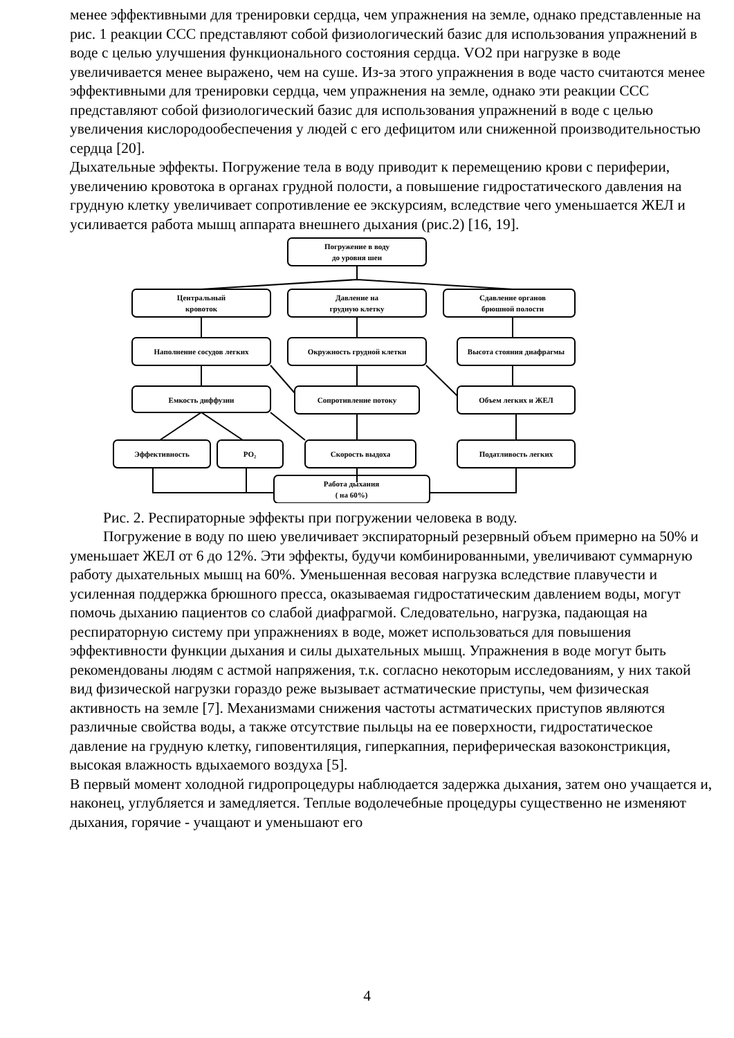менее эффективными для тренировки сердца, чем упражнения на земле, однако представленные на рис. 1 реакции ССС представляют собой физиологический базис для использования упражнений в воде с целью улучшения функционального состояния сердца. VO2 при нагрузке в воде увеличивается менее выражено, чем на суше. Из-за этого упражнения в воде часто считаются менее эффективными для тренировки сердца, чем упражнения на земле, однако эти реакции ССС представляют собой физиологический базис для использования упражнений в воде с целью увеличения кислородообеспечения у людей с его дефицитом или сниженной производительностью сердца [20].
Дыхательные эффекты. Погружение тела в воду приводит к перемещению крови с периферии, увеличению кровотока в органах грудной полости, а повышение гидростатического давления на грудную клетку увеличивает сопротивление ее экскурсиям, вследствие чего уменьшается ЖЕЛ и усиливается работа мышц аппарата внешнего дыхания (рис.2) [16, 19].
Погружение в воду
до уровня шеи
Центральный
кровоток
Давление на
грудную клетку
Сдавление органов
брюшной полости
Наполнение сосудов легких
Окружность грудной клетки
Высота стояния диафрагмы
Емкость диффузии
Сопротивление потоку
Объем легких и ЖЕЛ
Эффективность
PO₂
Скорость выдоха
Податливость легких
Работа дыхания
( на 60%)
Рис. 2. Респираторные эффекты при погружении человека в воду.
Погружение в воду по шею увеличивает экспираторный резервный объем примерно на 50% и уменьшает ЖЕЛ от 6 до 12%. Эти эффекты, будучи комбинированными, увеличивают суммарную работу дыхательных мышц на 60%. Уменьшенная весовая нагрузка вследствие плавучести и усиленная поддержка брюшного пресса, оказываемая гидростатическим давлением воды, могут помочь дыханию пациентов со слабой диафрагмой. Следовательно, нагрузка, падающая на респираторную систему при упражнениях в воде, может использоваться для повышения эффективности функции дыхания и силы дыхательных мышц. Упражнения в воде могут быть рекомендованы людям с астмой напряжения, т.к. согласно некоторым исследованиям, у них такой вид физической нагрузки гораздо реже вызывает астматические приступы, чем физическая активность на земле [7]. Механизмами снижения частоты астматических приступов являются различные свойства воды, а также отсутствие пыльцы на ее поверхности, гидростатическое давление на грудную клетку, гиповентиляция, гиперкапния, периферическая вазоконстрикция, высокая влажность вдыхаемого воздуха [5].
В первый момент холодной гидропроцедуры наблюдается задержка дыхания, затем оно учащается и, наконец, углубляется и замедляется. Теплые водолечебные процедуры существенно не изменяют дыхания, горячие - учащают и уменьшают его
4